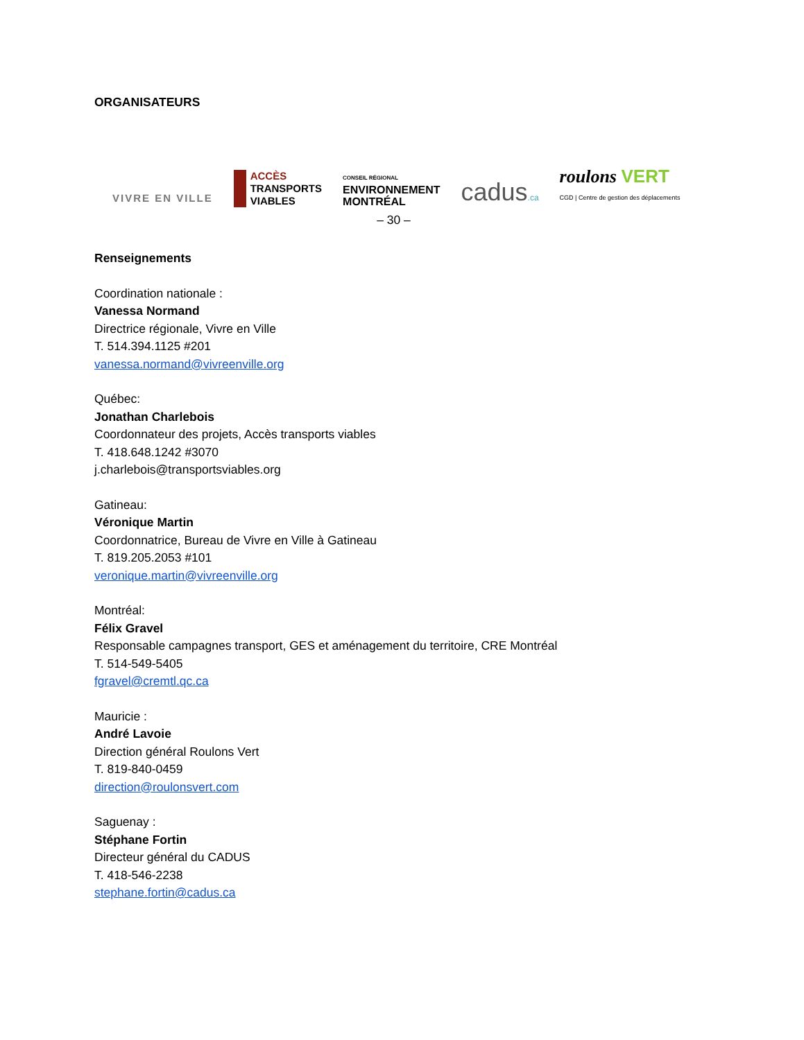ORGANISATEURS
VIVRE EN VILLE
ACCÈS
TRANSPORTS
VIABLES
CONSEIL RÉGIONAL
ENVIRONNEMENT
MONTRÉAL
cadus.ca
roulons VERT
CGD | Centre de gestion des déplacements
– 30 –
Renseignements
Coordination nationale :
Vanessa Normand
Directrice régionale, Vivre en Ville
T. 514.394.1125 #201
vanessa.normand@vivreenville.org
Québec:
Jonathan Charlebois
Coordonnateur des projets, Accès transports viables
T. 418.648.1242 #3070
j.charlebois@transportsviables.org
Gatineau:
Véronique Martin
Coordonnatrice, Bureau de Vivre en Ville à Gatineau
T. 819.205.2053 #101
veronique.martin@vivreenville.org
Montréal:
Félix Gravel
Responsable campagnes transport, GES et aménagement du territoire, CRE Montréal
T. 514-549-5405
fgravel@cremtl.qc.ca
Mauricie :
André Lavoie
Direction général Roulons Vert
T. 819-840-0459
direction@roulonsvert.com
Saguenay :
Stéphane Fortin
Directeur général du CADUS
T. 418-546-2238
stephane.fortin@cadus.ca